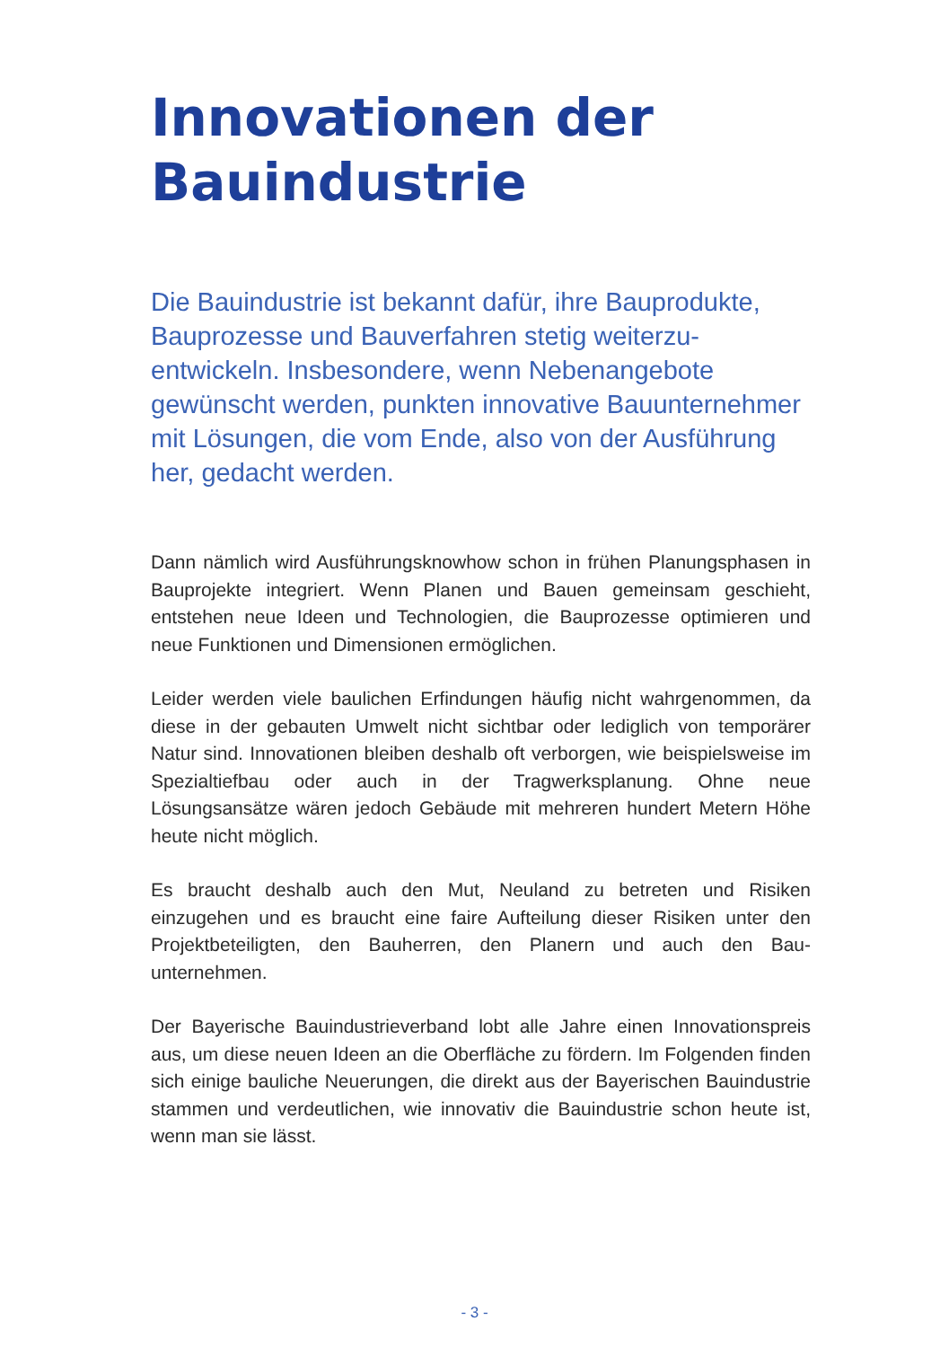Innovationen der Bauindustrie
Die Bauindustrie ist bekannt dafür, ihre Bauprodukte, Bauprozesse und Bauverfahren stetig weiterzu­entwickeln. Insbesondere, wenn Nebenangebote gewünscht werden, punkten innovative Bauunter­nehmer mit Lösungen, die vom Ende, also von der Ausführung her, gedacht werden.
Dann nämlich wird Ausführungsknowhow schon in frühen Planungs­phasen in Bauprojekte integriert. Wenn Planen und Bauen gemeinsam geschieht, entstehen neue Ideen und Technologien, die Bauprozesse optimieren und neue Funktionen und Dimensionen ermöglichen.
Leider werden viele baulichen Erfindungen häufig nicht wahrgenom­men, da diese in der gebauten Umwelt nicht sichtbar oder lediglich von temporärer Natur sind. Innovationen bleiben deshalb oft verborgen, wie beispielsweise im Spezialtiefbau oder auch in der Tragwerksplanung. Ohne neue Lösungsansätze wären jedoch Gebäude mit mehreren hun­dert Metern Höhe heute nicht möglich.
Es braucht deshalb auch den Mut, Neuland zu betreten und Risiken einzugehen und es braucht eine faire Aufteilung dieser Risiken unter den Projektbeteiligten, den Bauherren, den Planern und auch den Bau­unternehmen.
Der Bayerische Bauindustrieverband lobt alle Jahre einen Innovati­onspreis aus, um diese neuen Ideen an die Oberfläche zu fördern. Im Folgenden finden sich einige bauliche Neuerungen, die direkt aus der Bayerischen Bauindustrie stammen und verdeutlichen, wie innovativ die Bauindustrie schon heute ist, wenn man sie lässt.
- 3 -